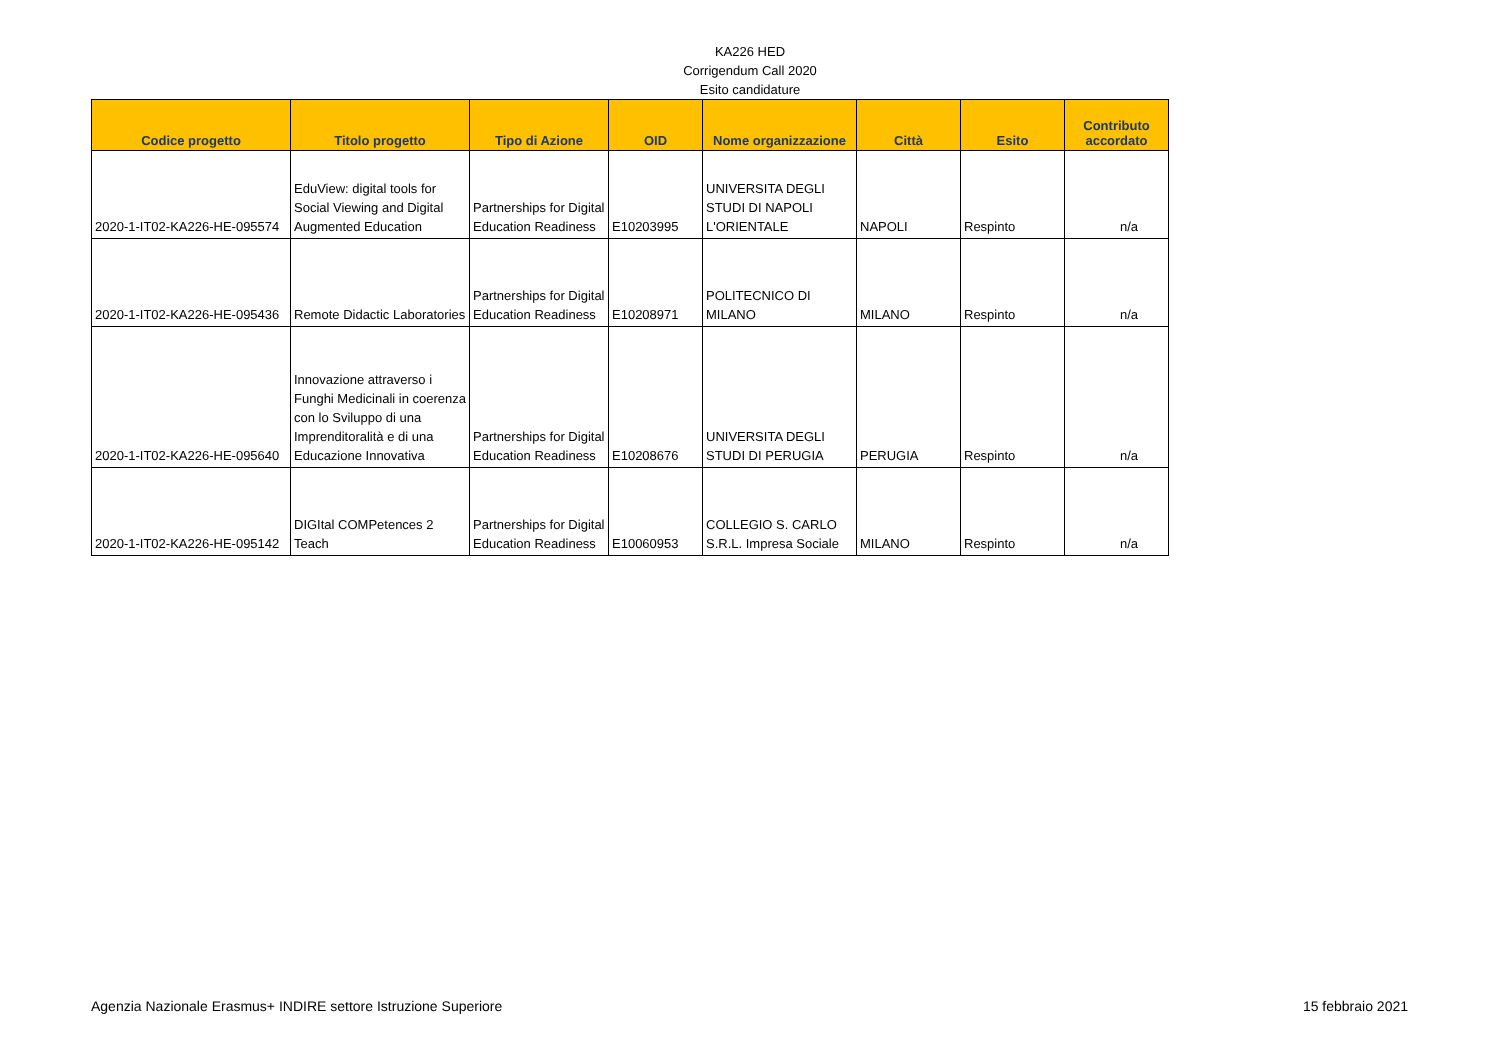KA226 HED
Corrigendum Call 2020
Esito candidature
| Codice progetto | Titolo progetto | Tipo di Azione | OID | Nome organizzazione | Città | Esito | Contributo accordato |
| --- | --- | --- | --- | --- | --- | --- | --- |
| 2020-1-IT02-KA226-HE-095574 | EduView: digital tools for Social Viewing and Digital Augmented Education | Partnerships for Digital Education Readiness | E10203995 | UNIVERSITA DEGLI STUDI DI NAPOLI L'ORIENTALE | NAPOLI | Respinto | n/a |
| 2020-1-IT02-KA226-HE-095436 | Remote Didactic Laboratories | Partnerships for Digital Education Readiness | E10208971 | POLITECNICO DI MILANO | MILANO | Respinto | n/a |
| 2020-1-IT02-KA226-HE-095640 | Innovazione attraverso i Funghi Medicinali in coerenza con lo Sviluppo di una Imprenditoralità e di una Educazione Innovativa | Partnerships for Digital Education Readiness | E10208676 | UNIVERSITA DEGLI STUDI DI PERUGIA | PERUGIA | Respinto | n/a |
| 2020-1-IT02-KA226-HE-095142 | DIGItal COMPetences 2 Teach | Partnerships for Digital Education Readiness | E10060953 | COLLEGIO S. CARLO S.R.L. Impresa Sociale | MILANO | Respinto | n/a |
Agenzia Nazionale Erasmus+ INDIRE settore Istruzione Superiore 15 febbraio 2021